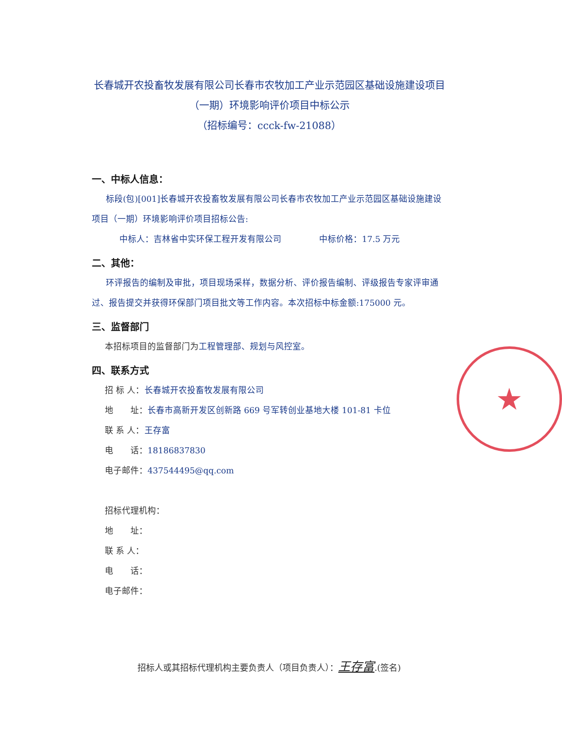★
长春城开农投畜牧发展有限公司长春市农牧加工产业示范园区基础设施建设项目（一期）环境影响评价项目中标公示
（招标编号：ccck-fw-21088）
一、中标人信息：
标段(包)[001]长春城开农投畜牧发展有限公司长春市农牧加工产业示范园区基础设施建设项目（一期）环境影响评价项目招标公告:
中标人：吉林省中实环保工程开发有限公司 中标价格：17.5 万元
二、其他：
环评报告的编制及审批，项目现场采样，数据分析、评价报告编制、评级报告专家评审通过、报告提交并获得环保部门项目批文等工作内容。本次招标中标金额:175000 元。
三、监督部门
本招标项目的监督部门为工程管理部、规划与风控室。
四、联系方式
招 标 人：长春城开农投畜牧发展有限公司
地　　址：长春市高新开发区创新路 669 号军转创业基地大楼 101-81 卡位
联 系 人：王存富
电　　话：18186837830
电子邮件：437544495@qq.com
招标代理机构：
地　　址：
联 系 人：
电　　话：
电子邮件：
招标人或其招标代理机构主要负责人（项目负责人）：王存富.(签名)